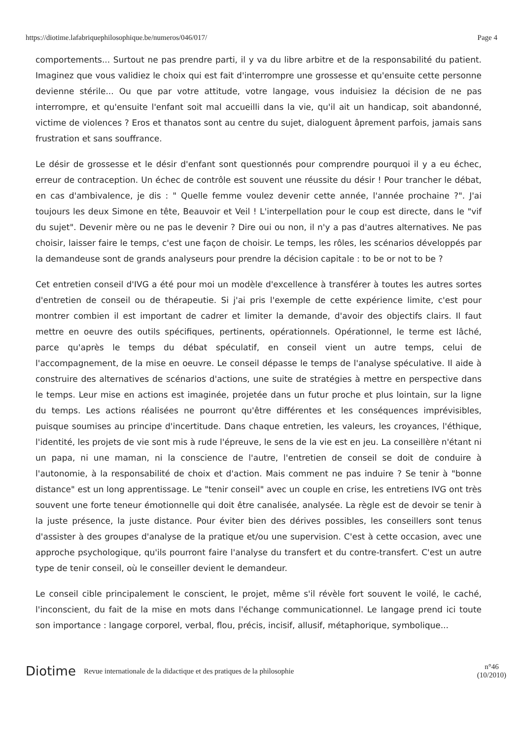https://diotime.lafabriquephilosophique.be/numeros/046/017/ Page 4
comportements... Surtout ne pas prendre parti, il y va du libre arbitre et de la responsabilité du patient. Imaginez que vous validiez le choix qui est fait d'interrompre une grossesse et qu'ensuite cette personne devienne stérile... Ou que par votre attitude, votre langage, vous induisiez la décision de ne pas interrompre, et qu'ensuite l'enfant soit mal accueilli dans la vie, qu'il ait un handicap, soit abandonné, victime de violences ? Eros et thanatos sont au centre du sujet, dialoguent âprement parfois, jamais sans frustration et sans souffrance.
Le désir de grossesse et le désir d'enfant sont questionnés pour comprendre pourquoi il y a eu échec, erreur de contraception. Un échec de contrôle est souvent une réussite du désir ! Pour trancher le débat, en cas d'ambivalence, je dis : " Quelle femme voulez devenir cette année, l'année prochaine ?". J'ai toujours les deux Simone en tête, Beauvoir et Veil ! L'interpellation pour le coup est directe, dans le "vif du sujet". Devenir mère ou ne pas le devenir ? Dire oui ou non, il n'y a pas d'autres alternatives. Ne pas choisir, laisser faire le temps, c'est une façon de choisir. Le temps, les rôles, les scénarios développés par la demandeuse sont de grands analyseurs pour prendre la décision capitale : to be or not to be ?
Cet entretien conseil d'IVG a été pour moi un modèle d'excellence à transférer à toutes les autres sortes d'entretien de conseil ou de thérapeutie. Si j'ai pris l'exemple de cette expérience limite, c'est pour montrer combien il est important de cadrer et limiter la demande, d'avoir des objectifs clairs. Il faut mettre en oeuvre des outils spécifiques, pertinents, opérationnels. Opérationnel, le terme est lâché, parce qu'après le temps du débat spéculatif, en conseil vient un autre temps, celui de l'accompagnement, de la mise en oeuvre. Le conseil dépasse le temps de l'analyse spéculative. Il aide à construire des alternatives de scénarios d'actions, une suite de stratégies à mettre en perspective dans le temps. Leur mise en actions est imaginée, projetée dans un futur proche et plus lointain, sur la ligne du temps. Les actions réalisées ne pourront qu'être différentes et les conséquences imprévisibles, puisque soumises au principe d'incertitude. Dans chaque entretien, les valeurs, les croyances, l'éthique, l'identité, les projets de vie sont mis à rude l'épreuve, le sens de la vie est en jeu. La conseillère n'étant ni un papa, ni une maman, ni la conscience de l'autre, l'entretien de conseil se doit de conduire à l'autonomie, à la responsabilité de choix et d'action. Mais comment ne pas induire ? Se tenir à "bonne distance" est un long apprentissage. Le "tenir conseil" avec un couple en crise, les entretiens IVG ont très souvent une forte teneur émotionnelle qui doit être canalisée, analysée. La règle est de devoir se tenir à la juste présence, la juste distance. Pour éviter bien des dérives possibles, les conseillers sont tenus d'assister à des groupes d'analyse de la pratique et/ou une supervision. C'est à cette occasion, avec une approche psychologique, qu'ils pourront faire l'analyse du transfert et du contre-transfert. C'est un autre type de tenir conseil, où le conseiller devient le demandeur.
Le conseil cible principalement le conscient, le projet, même s'il révèle fort souvent le voilé, le caché, l'inconscient, du fait de la mise en mots dans l'échange communicationnel. Le langage prend ici toute son importance : langage corporel, verbal, flou, précis, incisif, allusif, métaphorique, symbolique...
Diotime Revue internationale de la didactique et des pratiques de la philosophie n°46
(10/2010)